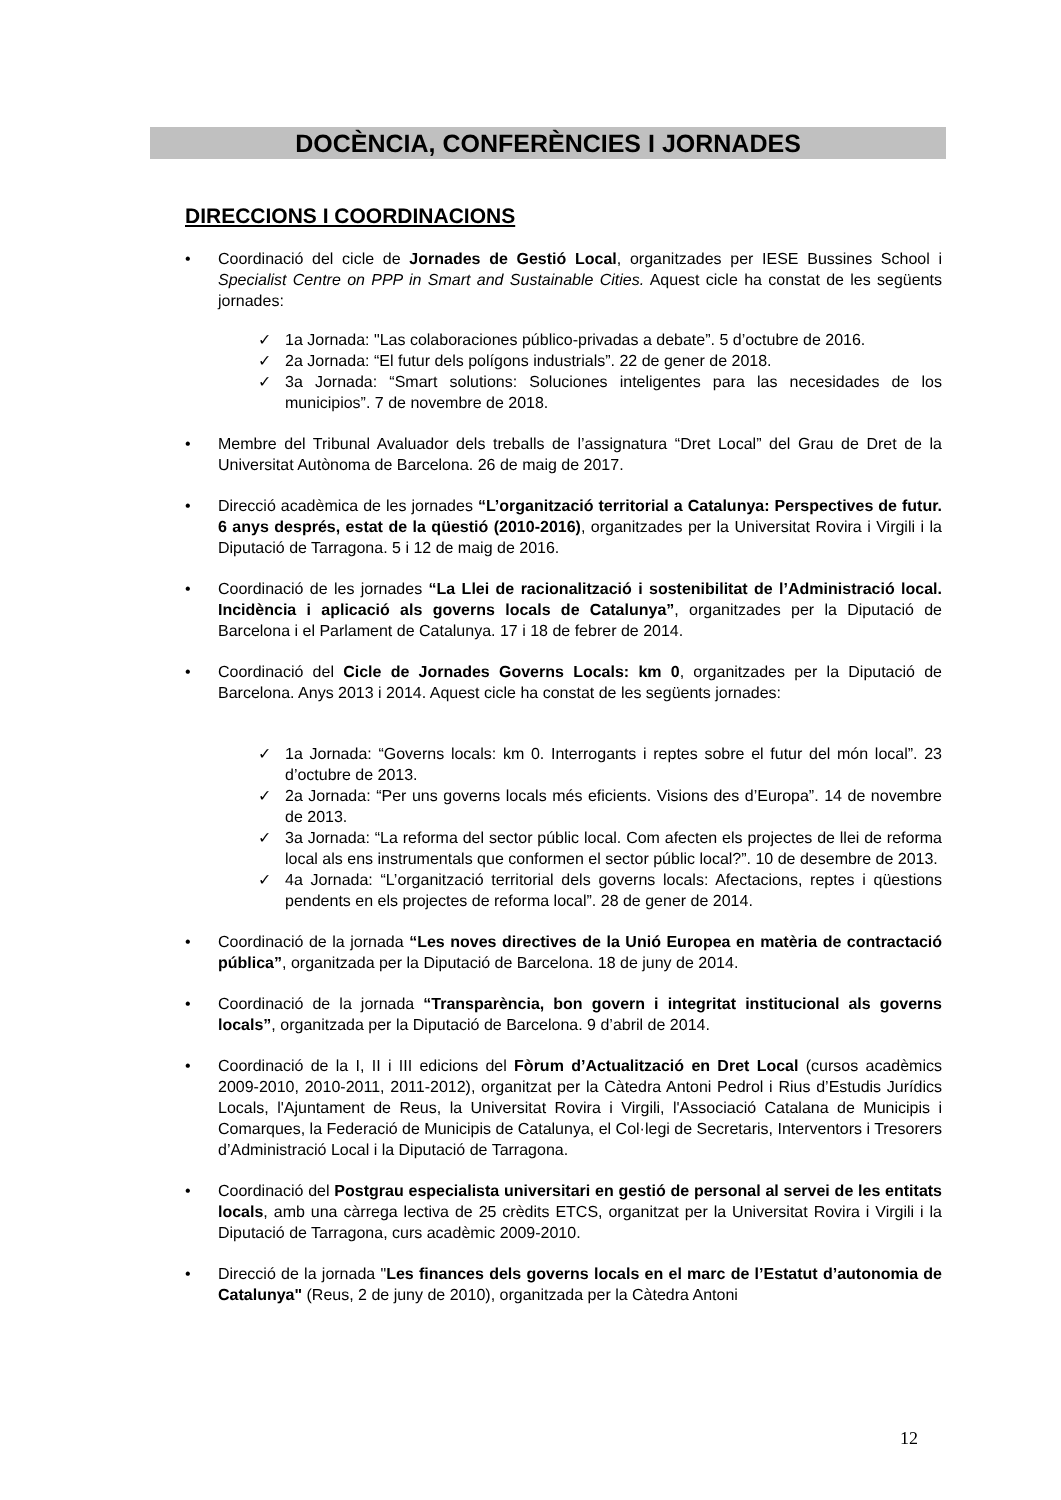DOCÈNCIA, CONFERÈNCIES I JORNADES
DIRECCIONS I COORDINACIONS
• Coordinació del cicle de Jornades de Gestió Local, organitzades per IESE Bussines School i Specialist Centre on PPP in Smart and Sustainable Cities. Aquest cicle ha constat de les següents jornades:
✓ 1a Jornada: "Las colaboraciones público-privadas a debate”. 5 d’octubre de 2016.
✓ 2a Jornada: “El futur dels polígons industrials”. 22 de gener de 2018.
✓ 3a Jornada: “Smart solutions: Soluciones inteligentes para las necesidades de los municipios”. 7 de novembre de 2018.
• Membre del Tribunal Avaluador dels treballs de l’assignatura “Dret Local” del Grau de Dret de la Universitat Autònoma de Barcelona. 26 de maig de 2017.
• Direcció acadèmica de les jornades “L’organització territorial a Catalunya: Perspectives de futur. 6 anys després, estat de la qüestió (2010-2016), organitzades per la Universitat Rovira i Virgili i la Diputació de Tarragona. 5 i 12 de maig de 2016.
• Coordinació de les jornades “La Llei de racionalització i sostenibilitat de l’Administració local. Incidència i aplicació als governs locals de Catalunya”, organitzades per la Diputació de Barcelona i el Parlament de Catalunya. 17 i 18 de febrer de 2014.
• Coordinació del Cicle de Jornades Governs Locals: km 0, organitzades per la Diputació de Barcelona. Anys 2013 i 2014. Aquest cicle ha constat de les següents jornades:
✓ 1a Jornada: “Governs locals: km 0. Interrogants i reptes sobre el futur del món local”. 23 d’octubre de 2013.
✓ 2a Jornada: “Per uns governs locals més eficients. Visions des d’Europa”. 14 de novembre de 2013.
✓ 3a Jornada: “La reforma del sector públic local. Com afecten els projectes de llei de reforma local als ens instrumentals que conformen el sector públic local?”. 10 de desembre de 2013.
✓ 4a Jornada: “L’organització territorial dels governs locals: Afectacions, reptes i qüestions pendents en els projectes de reforma local”. 28 de gener de 2014.
• Coordinació de la jornada “Les noves directives de la Unió Europea en matèria de contractació pública”, organitzada per la Diputació de Barcelona. 18 de juny de 2014.
• Coordinació de la jornada “Transparència, bon govern i integritat institucional als governs locals”, organitzada per la Diputació de Barcelona. 9 d’abril de 2014.
• Coordinació de la I, II i III edicions del Fòrum d’Actualització en Dret Local (cursos acadèmics 2009-2010, 2010-2011, 2011-2012), organitzat per la Càtedra Antoni Pedrol i Rius d’Estudis Jurídics Locals, l'Ajuntament de Reus, la Universitat Rovira i Virgili, l'Associació Catalana de Municipis i Comarques, la Federació de Municipis de Catalunya, el Col·legi de Secretaris, Interventors i Tresorers d’Administració Local i la Diputació de Tarragona.
• Coordinació del Postgrau especialista universitari en gestió de personal al servei de les entitats locals, amb una càrrega lectiva de 25 crèdits ETCS, organitzat per la Universitat Rovira i Virgili i la Diputació de Tarragona, curs acadèmic 2009-2010.
• Direcció de la jornada "Les finances dels governs locals en el marc de l’Estatut d’autonomia de Catalunya" (Reus, 2 de juny de 2010), organitzada per la Càtedra Antoni
12